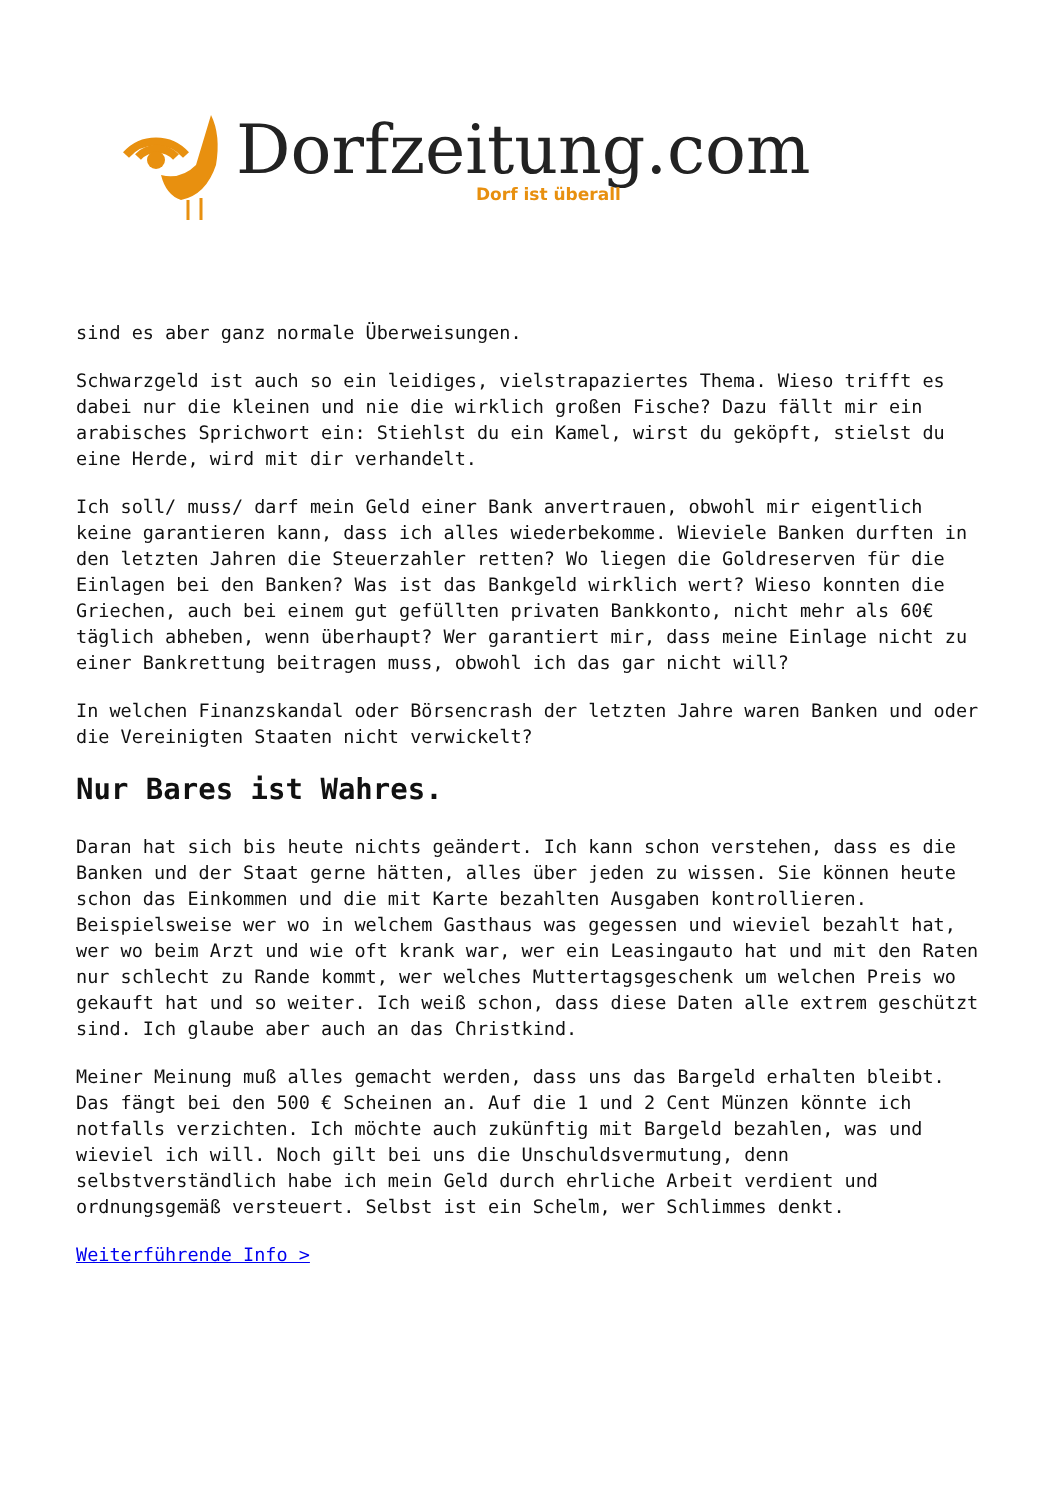Dorfzeitung.com
Dorf ist überall
sind es aber ganz normale Überweisungen.
Schwarzgeld ist auch so ein leidiges, vielstrapaziertes Thema. Wieso trifft es dabei nur die kleinen und nie die wirklich großen Fische? Dazu fällt mir ein arabisches Sprichwort ein: Stiehlst du ein Kamel, wirst du geköpft, stielst du eine Herde, wird mit dir verhandelt.
Ich soll/ muss/ darf mein Geld einer Bank anvertrauen, obwohl mir eigentlich keine garantieren kann, dass ich alles wiederbekomme. Wieviele Banken durften in den letzten Jahren die Steuerzahler retten? Wo liegen die Goldreserven für die Einlagen bei den Banken? Was ist das Bankgeld wirklich wert? Wieso konnten die Griechen, auch bei einem gut gefüllten privaten Bankkonto, nicht mehr als 60€ täglich abheben, wenn überhaupt? Wer garantiert mir, dass meine Einlage nicht zu einer Bankrettung beitragen muss, obwohl ich das gar nicht will?
In welchen Finanzskandal oder Börsencrash der letzten Jahre waren Banken und oder die Vereinigten Staaten nicht verwickelt?
Nur Bares ist Wahres.
Daran hat sich bis heute nichts geändert. Ich kann schon verstehen, dass es die Banken und der Staat gerne hätten, alles über jeden zu wissen. Sie können heute schon das Einkommen und die mit Karte bezahlten Ausgaben kontrollieren. Beispielsweise wer wo in welchem Gasthaus was gegessen und wieviel bezahlt hat, wer wo beim Arzt und wie oft krank war, wer ein Leasingauto hat und mit den Raten nur schlecht zu Rande kommt, wer welches Muttertagsgeschenk um welchen Preis wo gekauft hat und so weiter. Ich weiß schon, dass diese Daten alle extrem geschützt sind. Ich glaube aber auch an das Christkind.
Meiner Meinung muß alles gemacht werden, dass uns das Bargeld erhalten bleibt. Das fängt bei den 500 € Scheinen an. Auf die 1 und 2 Cent Münzen könnte ich notfalls verzichten. Ich möchte auch zukünftig mit Bargeld bezahlen, was und wieviel ich will. Noch gilt bei uns die Unschuldsvermutung, denn selbstverständlich habe ich mein Geld durch ehrliche Arbeit verdient und ordnungsgemäß versteuert. Selbst ist ein Schelm, wer Schlimmes denkt.
Weiterführende Info >